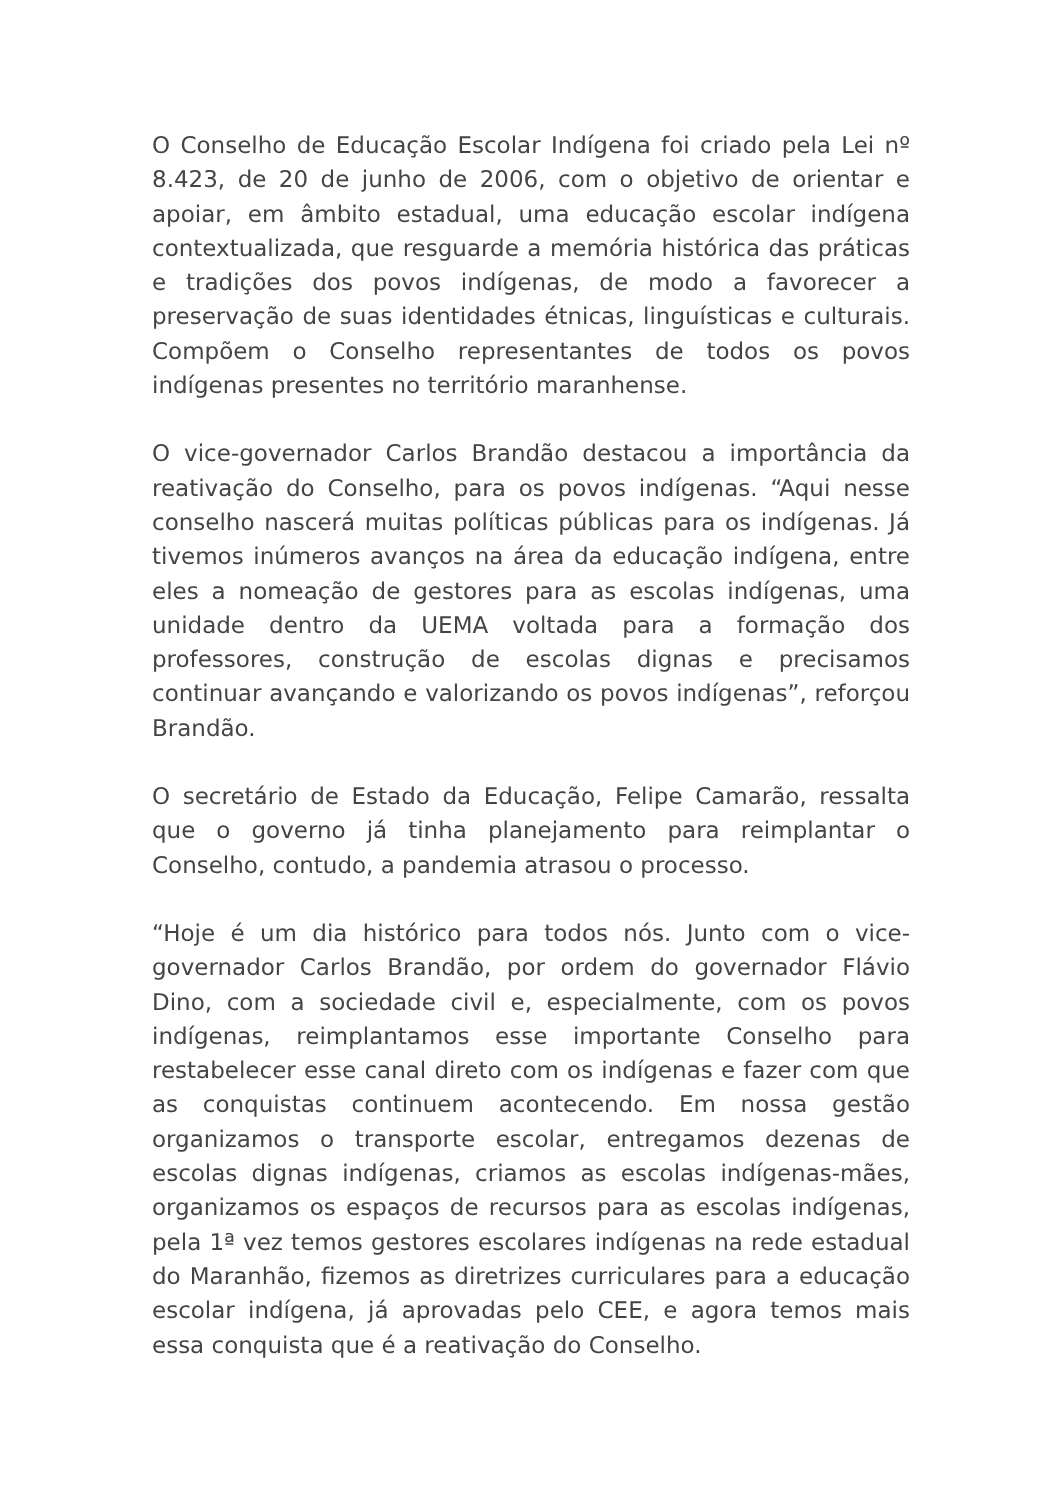O Conselho de Educação Escolar Indígena foi criado pela Lei nº 8.423, de 20 de junho de 2006, com o objetivo de orientar e apoiar, em âmbito estadual, uma educação escolar indígena contextualizada, que resguarde a memória histórica das práticas e tradições dos povos indígenas, de modo a favorecer a preservação de suas identidades étnicas, linguísticas e culturais. Compõem o Conselho representantes de todos os povos indígenas presentes no território maranhense.
O vice-governador Carlos Brandão destacou a importância da reativação do Conselho, para os povos indígenas. “Aqui nesse conselho nascerá muitas políticas públicas para os indígenas. Já tivemos inúmeros avanços na área da educação indígena, entre eles a nomeação de gestores para as escolas indígenas, uma unidade dentro da UEMA voltada para a formação dos professores, construção de escolas dignas e precisamos continuar avançando e valorizando os povos indígenas”, reforçou Brandão.
O secretário de Estado da Educação, Felipe Camarão, ressalta que o governo já tinha planejamento para reimplantar o Conselho, contudo, a pandemia atrasou o processo.
“Hoje é um dia histórico para todos nós. Junto com o vice-governador Carlos Brandão, por ordem do governador Flávio Dino, com a sociedade civil e, especialmente, com os povos indígenas, reimplantamos esse importante Conselho para restabelecer esse canal direto com os indígenas e fazer com que as conquistas continuem acontecendo. Em nossa gestão organizamos o transporte escolar, entregamos dezenas de escolas dignas indígenas, criamos as escolas indígenas-mães, organizamos os espaços de recursos para as escolas indígenas, pela 1ª vez temos gestores escolares indígenas na rede estadual do Maranhão, fizemos as diretrizes curriculares para a educação escolar indígena, já aprovadas pelo CEE, e agora temos mais essa conquista que é a reativação do Conselho.